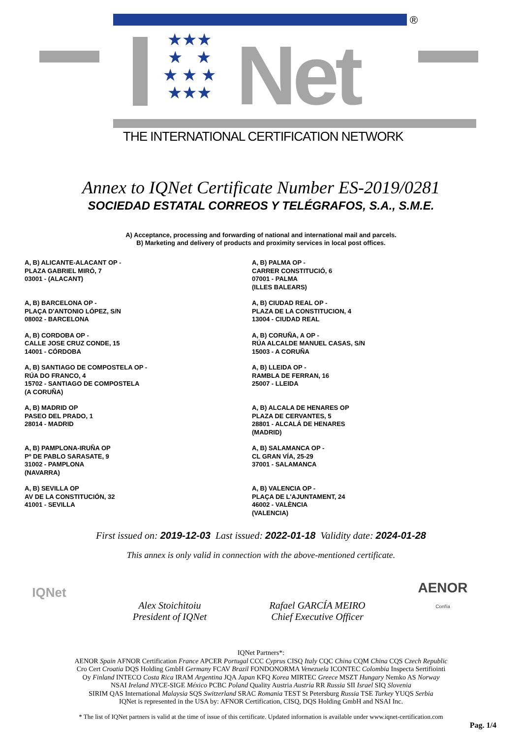®
★★★
★ ★
★ ★ ★
★★★
Net
THE INTERNATIONAL CERTIFICATION NETWORK
Annex to IQNet Certificate Number ES-2019/0281
SOCIEDAD ESTATAL CORREOS Y TELÉGRAFOS, S.A., S.M.E.
A) Acceptance, processing and forwarding of national and international mail and parcels.
B) Marketing and delivery of products and proximity services in local post offices.
A, B) ALICANTE-ALACANT OP -
PLAZA GABRIEL MIRÓ, 7
03001 - (ALACANT)
A, B) BARCELONA OP -
PLAÇA D'ANTONIO LÓPEZ, S/N
08002 - BARCELONA
A, B) CORDOBA OP -
CALLE JOSE CRUZ CONDE, 15
14001 - CÓRDOBA
A, B) SANTIAGO DE COMPOSTELA OP -
RÚA DO FRANCO, 4
15702 - SANTIAGO DE COMPOSTELA
(A CORUÑA)
A, B) MADRID OP
PASEO DEL PRADO, 1
28014 - MADRID
A, B) PAMPLONA-IRUÑA OP
Pº DE PABLO SARASATE, 9
31002 - PAMPLONA
(NAVARRA)
A, B) SEVILLA OP
AV DE LA CONSTITUCIÓN, 32
41001 - SEVILLA
A, B) PALMA OP -
CARRER CONSTITUCIÓ, 6
07001 - PALMA
(ILLES BALEARS)
A, B) CIUDAD REAL OP -
PLAZA DE LA CONSTITUCION, 4
13004 - CIUDAD REAL
A, B) CORUÑA, A OP -
RÚA ALCALDE MANUEL CASAS, S/N
15003 - A CORUÑA
A, B) LLEIDA OP -
RAMBLA DE FERRAN, 16
25007 - LLEIDA
A, B) ALCALA DE HENARES OP
PLAZA DE CERVANTES, 5
28801 - ALCALÁ DE HENARES
(MADRID)
A, B) SALAMANCA OP -
CL GRAN VÍA, 25-29
37001 - SALAMANCA
A, B) VALENCIA OP -
PLAÇA DE L'AJUNTAMENT, 24
46002 - VALÈNCIA
(VALENCIA)
First issued on: 2019-12-03 Last issued: 2022-01-18 Validity date: 2024-01-28
This annex is only valid in connection with the above-mentioned certificate.
IQNet
Alex Stoichitoiu
President of IQNet
Rafael GARCÍA MEIRO
Chief Executive Officer
AENOR
Confía
IQNet Partners*:
AENOR Spain AFNOR Certification France APCER Portugal CCC Cyprus CISQ Italy CQC China CQM China CQS Czech Republic
Cro Cert Croatia DQS Holding GmbH Germany FCAV Brazil FONDONORMA Venezuela ICONTEC Colombia Inspecta Sertifiointi
Oy Finland INTECO Costa Rica IRAM Argentina JQA Japan KFQ Korea MIRTEC Greece MSZT Hungary Nemko AS Norway
NSAI Ireland NYCE-SIGE México PCBC Poland Quality Austria Austria RR Russia SII Israel SIQ Slovenia
SIRIM QAS International Malaysia SQS Switzerland SRAC Romania TEST St Petersburg Russia TSE Turkey YUQS Serbia
IQNet is represented in the USA by: AFNOR Certification, CISQ, DQS Holding GmbH and NSAI Inc.
* The list of IQNet partners is valid at the time of issue of this certificate. Updated information is available under www.iqnet-certification.com
Pag. 1/4